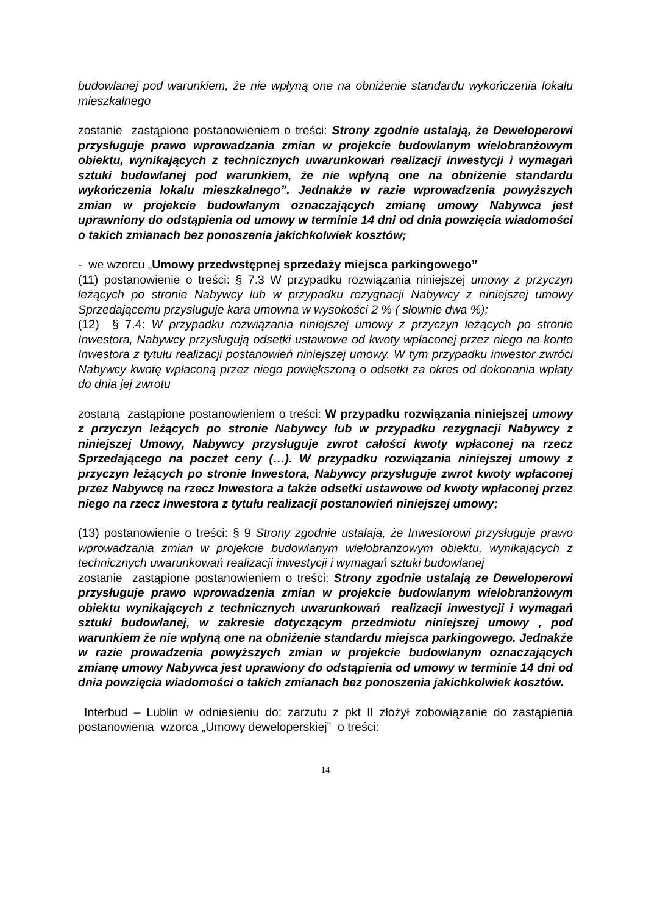budowlanej pod warunkiem, że nie wpłyną one na obniżenie standardu wykończenia lokalu mieszkalnego
zostanie zastąpione postanowieniem o treści: Strony zgodnie ustalają, że Deweloperowi przysługuje prawo wprowadzania zmian w projekcie budowlanym wielobranżowym obiektu, wynikających z technicznych uwarunkowań realizacji inwestycji i wymagań sztuki budowlanej pod warunkiem, że nie wpłyną one na obniżenie standardu wykończenia lokalu mieszkalnego”. Jednakże w razie wprowadzenia powyższych zmian w projekcie budowlanym oznaczających zmianę umowy Nabywca jest uprawniony do odstąpienia od umowy w terminie 14 dni od dnia powzięcia wiadomości o takich zmianach bez ponoszenia jakichkolwiek kosztów;
- we wzorcu „Umowy przedwstępnej sprzedaży miejsca parkingowego”
(11) postanowienie o treści: § 7.3 W przypadku rozwiązania niniejszej umowy z przyczyn leżących po stronie Nabywcy lub w przypadku rezygnacji Nabywcy z niniejszej umowy Sprzedającemu przysługuje kara umowna w wysokości 2 % ( słownie dwa %);
(12) § 7.4: W przypadku rozwiązania niniejszej umowy z przyczyn leżących po stronie Inwestora, Nabywcy przysługują odsetki ustawowe od kwoty wpłaconej przez niego na konto Inwestora z tytułu realizacji postanowień niniejszej umowy. W tym przypadku inwestor zwróci Nabywcy kwotę wpłaconą przez niego powiększoną o odsetki za okres od dokonania wpłaty do dnia jej zwrotu
zostaną zastąpione postanowieniem o treści: W przypadku rozwiązania niniejszej umowy z przyczyn leżących po stronie Nabywcy lub w przypadku rezygnacji Nabywcy z niniejszej Umowy, Nabywcy przysługuje zwrot całości kwoty wpłaconej na rzecz Sprzedającego na poczet ceny (…). W przypadku rozwiązania niniejszej umowy z przyczyn leżących po stronie Inwestora, Nabywcy przysługuje zwrot kwoty wpłaconej przez Nabywcę na rzecz Inwestora a także odsetki ustawowe od kwoty wpłaconej przez niego na rzecz Inwestora z tytułu realizacji postanowień niniejszej umowy;
(13) postanowienie o treści: § 9 Strony zgodnie ustalają, że Inwestorowi przysługuje prawo wprowadzania zmian w projekcie budowlanym wielobranżowym obiektu, wynikających z technicznych uwarunkowań realizacji inwestycji i wymagań sztuki budowlanej
zostanie zastąpione postanowieniem o treści: Strony zgodnie ustalają ze Deweloperowi przysługuje prawo wprowadzenia zmian w projekcie budowlanym wielobranżowym obiektu wynikających z technicznych uwarunkowań realizacji inwestycji i wymagań sztuki budowlanej, w zakresie dotyczącym przedmiotu niniejszej umowy , pod warunkiem że nie wpłyną one na obniżenie standardu miejsca parkingowego. Jednakże w razie prowadzenia powyższych zmian w projekcie budowlanym oznaczających zmianę umowy Nabywca jest uprawiony do odstąpienia od umowy w terminie 14 dni od dnia powzięcia wiadomości o takich zmianach bez ponoszenia jakichkolwiek kosztów.
Interbud – Lublin w odniesieniu do: zarzutu z pkt II złożył zobowiązanie do zastąpienia postanowienia wzorca „Umowy deweloperskiej” o treści:
14